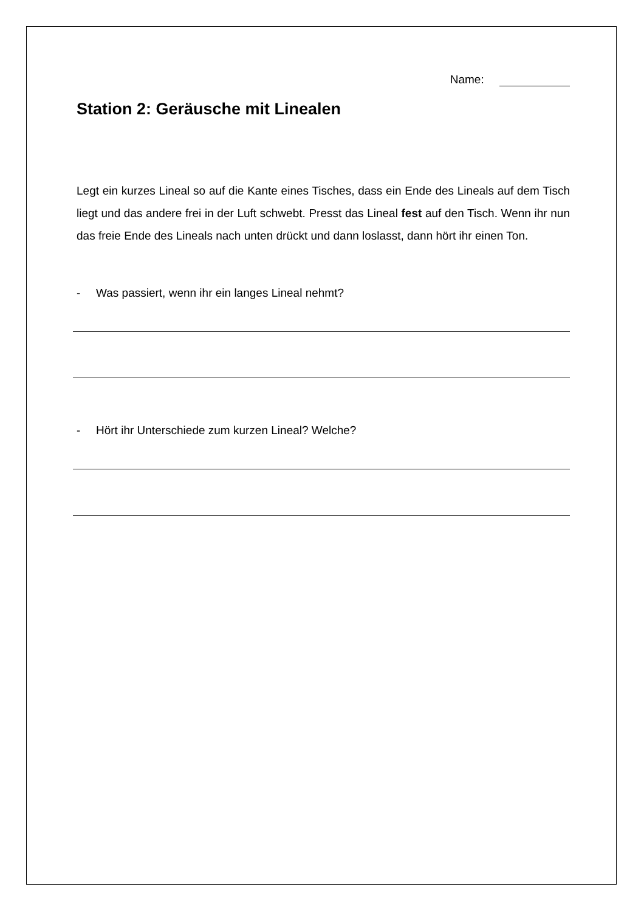Name:
Station 2: Geräusche mit Linealen
Legt ein kurzes Lineal so auf die Kante eines Tisches, dass ein Ende des Lineals auf dem Tisch liegt und das andere frei in der Luft schwebt. Presst das Lineal fest auf den Tisch. Wenn ihr nun das freie Ende des Lineals nach unten drückt und dann loslasst, dann hört ihr einen Ton.
- Was passiert, wenn ihr ein langes Lineal nehmt?
- Hört ihr Unterschiede zum kurzen Lineal? Welche?